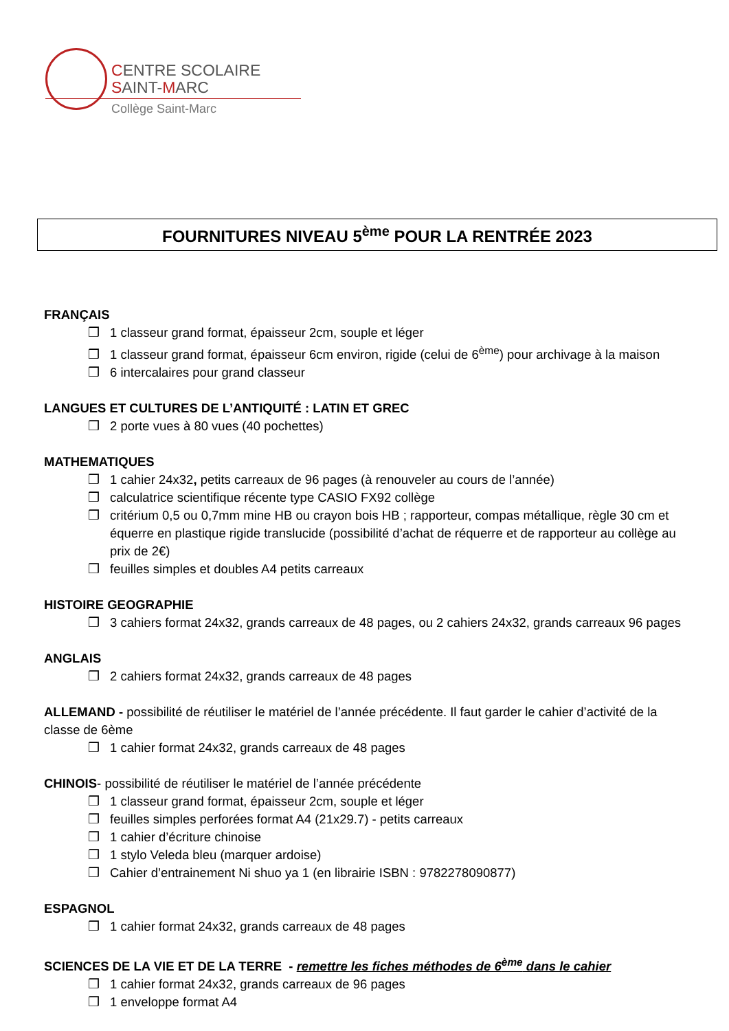CENTRE SCOLAIRE
SAINT-MARC
Collège Saint-Marc
FOURNITURES NIVEAU 5<sup>ème</sup> POUR LA RENTRÉE 2023
FRANÇAIS
❒ 1 classeur grand format, épaisseur 2cm, souple et léger
❒ 1 classeur grand format, épaisseur 6cm environ, rigide (celui de 6<sup>ème</sup>) pour archivage à la maison
❒ 6 intercalaires pour grand classeur
LANGUES ET CULTURES DE L’ANTIQUITÉ : LATIN ET GREC
❒ 2 porte vues à 80 vues (40 pochettes)
MATHEMATIQUES
❒ 1 cahier 24x32, petits carreaux de 96 pages (à renouveler au cours de l’année)
❒ calculatrice scientifique récente type CASIO FX92 collège
❒ critérium 0,5 ou 0,7mm mine HB ou crayon bois HB ; rapporteur, compas métallique, règle 30 cm et équerre en plastique rigide translucide (possibilité d’achat de réquerre et de rapporteur au collège au prix de 2€)
❒ feuilles simples et doubles A4 petits carreaux
HISTOIRE GEOGRAPHIE
❒ 3 cahiers format 24x32, grands carreaux de 48 pages, ou 2 cahiers 24x32, grands carreaux 96 pages
ANGLAIS
❒ 2 cahiers format 24x32, grands carreaux de 48 pages
ALLEMAND - possibilité de réutiliser le matériel de l’année précédente. Il faut garder le cahier d’activité de la classe de 6ème
❒ 1 cahier format 24x32, grands carreaux de 48 pages
CHINOIS- possibilité de réutiliser le matériel de l’année précédente
❒ 1 classeur grand format, épaisseur 2cm, souple et léger
❒ feuilles simples perforées format A4 (21x29.7) - petits carreaux
❒ 1 cahier d’écriture chinoise
❒ 1 stylo Veleda bleu (marquer ardoise)
❒ Cahier d’entrainement Ni shuo ya 1 (en librairie ISBN : 9782278090877)
ESPAGNOL
❒ 1 cahier format 24x32, grands carreaux de 48 pages
SCIENCES DE LA VIE ET DE LA TERRE - remettre les fiches méthodes de 6<sup>ème</sup> dans le cahier
❒ 1 cahier format 24x32, grands carreaux de 96 pages
❒ 1 enveloppe format A4